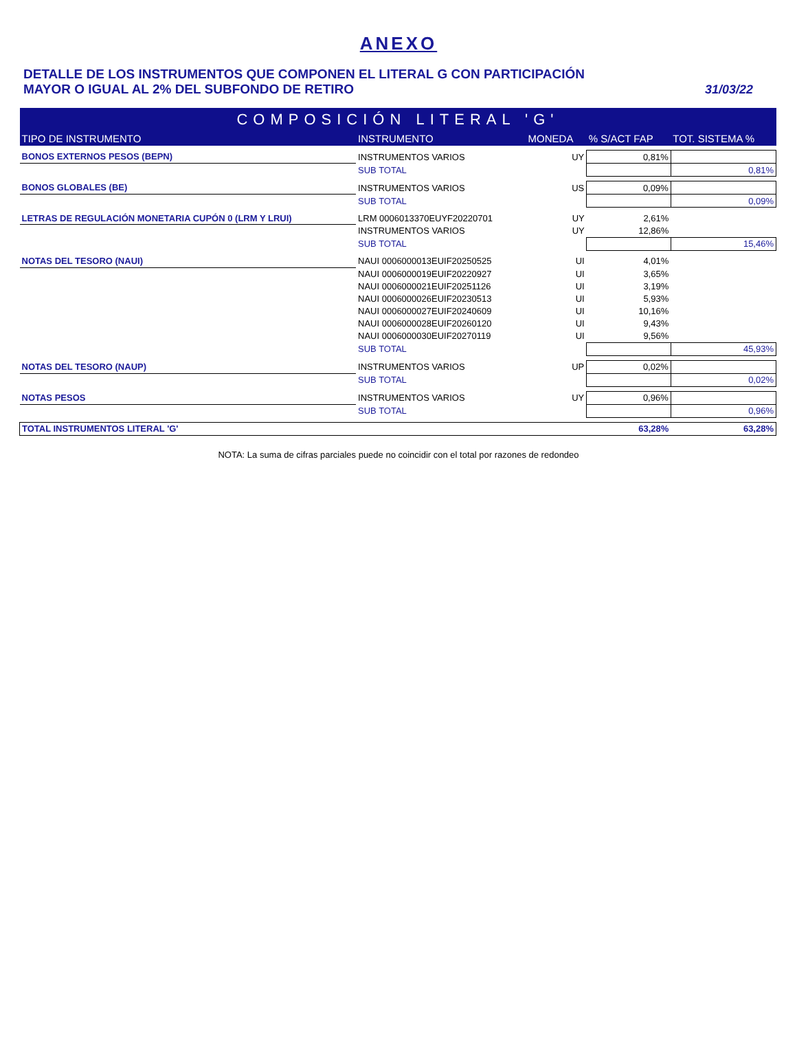ANEXO
DETALLE DE LOS INSTRUMENTOS QUE COMPONEN EL LITERAL G CON PARTICIPACIÓN
MAYOR O IGUAL AL 2% DEL SUBFONDO DE RETIRO
31/03/22
| COMPOSICIÓN LITERAL 'G' | | | | |
| TIPO DE INSTRUMENTO | INSTRUMENTO | MONEDA | % S/ACT FAP | TOT. SISTEMA % |
| BONOS EXTERNOS PESOS (BEPN) | INSTRUMENTOS VARIOS | UY | 0,81% | |
| | SUB TOTAL | | | 0,81% |
| BONOS GLOBALES (BE) | INSTRUMENTOS VARIOS | US | 0,09% | |
| | SUB TOTAL | | | 0,09% |
| LETRAS DE REGULACIÓN MONETARIA CUPÓN 0 (LRM Y LRUI) | LRM 0006013370EUYF20220701 | UY | 2,61% | |
| | INSTRUMENTOS VARIOS | UY | 12,86% | |
| | SUB TOTAL | | | 15,46% |
| NOTAS DEL TESORO (NAUI) | NAUI 0006000013EUIF20250525 | UI | 4,01% | |
| | NAUI 0006000019EUIF20220927 | UI | 3,65% | |
| | NAUI 0006000021EUIF20251126 | UI | 3,19% | |
| | NAUI 0006000026EUIF20230513 | UI | 5,93% | |
| | NAUI 0006000027EUIF20240609 | UI | 10,16% | |
| | NAUI 0006000028EUIF20260120 | UI | 9,43% | |
| | NAUI 0006000030EUIF20270119 | UI | 9,56% | |
| | SUB TOTAL | | | 45,93% |
| NOTAS DEL TESORO (NAUP) | INSTRUMENTOS VARIOS | UP | 0,02% | |
| | SUB TOTAL | | | 0,02% |
| NOTAS PESOS | INSTRUMENTOS VARIOS | UY | 0,96% | |
| | SUB TOTAL | | | 0,96% |
| TOTAL INSTRUMENTOS LITERAL 'G' | | | 63,28% | 63,28% |
NOTA: La suma de cifras parciales puede no coincidir con el total por razones de redondeo